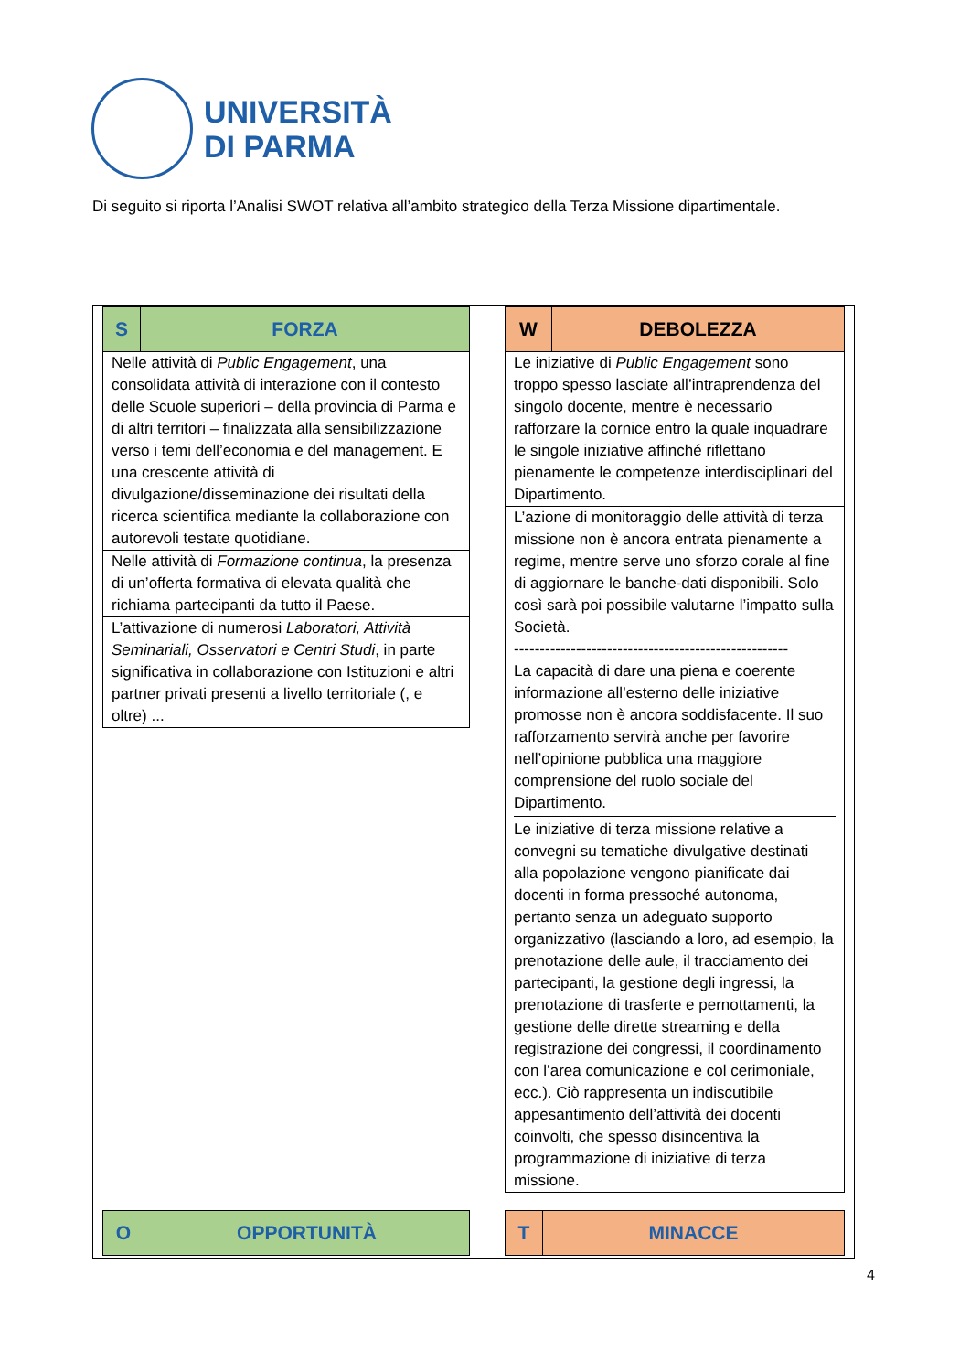UNIVERSITÀ
DI PARMA
Di seguito si riporta l’Analisi SWOT relativa all’ambito strategico della Terza Missione dipartimentale.
| S | FORZA |
| Nelle attività di Public Engagement , una consolidata attività di interazione con il contesto delle Scuole superiori – della provincia di Parma e di altri territori – finalizzata alla sensibilizzazione verso i temi dell’economia e del management. E una crescente attività di divulgazione/disseminazione dei risultati della ricerca scientifica mediante la collaborazione con autorevoli testate quotidiane. | |
| Nelle attività di Formazione continua , la presenza di un’offerta formativa di elevata qualità che richiama partecipanti da tutto il Paese. | |
| L’attivazione di numerosi Laboratori, Attività Seminariali, Osservatori e Centri Studi , in parte significativa in collaborazione con Istituzioni e altri partner privati presenti a livello territoriale (, e oltre) ... | |
| W | DEBOLEZZA |
| Le iniziative di Public Engagement sono troppo spesso lasciate all’intraprendenza del singolo docente, mentre è necessario rafforzare la cornice entro la quale inquadrare le singole iniziative affinché riflettano pienamente le competenze interdisciplinari del Dipartimento. | |
| L’azione di monitoraggio delle attività di terza missione non è ancora entrata pienamente a regime, mentre serve uno sforzo corale al fine di aggiornare le banche-dati disponibili. Solo così sarà poi possibile valutarne l’impatto sulla Società. ----------------------------------------------------- La capacità di dare una piena e coerente informazione all’esterno delle iniziative promosse non è ancora soddisfacente. Il suo rafforzamento servirà anche per favorire nell’opinione pubblica una maggiore comprensione del ruolo sociale del Dipartimento. Le iniziative di terza missione relative a convegni su tematiche divulgative destinati alla popolazione vengono pianificate dai docenti in forma pressoché autonoma, pertanto senza un adeguato supporto organizzativo (lasciando a loro, ad esempio, la prenotazione delle aule, il tracciamento dei partecipanti, la gestione degli ingressi, la prenotazione di trasferte e pernottamenti, la gestione delle dirette streaming e della registrazione dei congressi, il coordinamento con l’area comunicazione e col cerimoniale, ecc.). Ciò rappresenta un indiscutibile appesantimento dell’attività dei docenti coinvolti, che spesso disincentiva la programmazione di iniziative di terza missione. | |
| O | OPPORTUNITÀ |
| T | MINACCE |
4